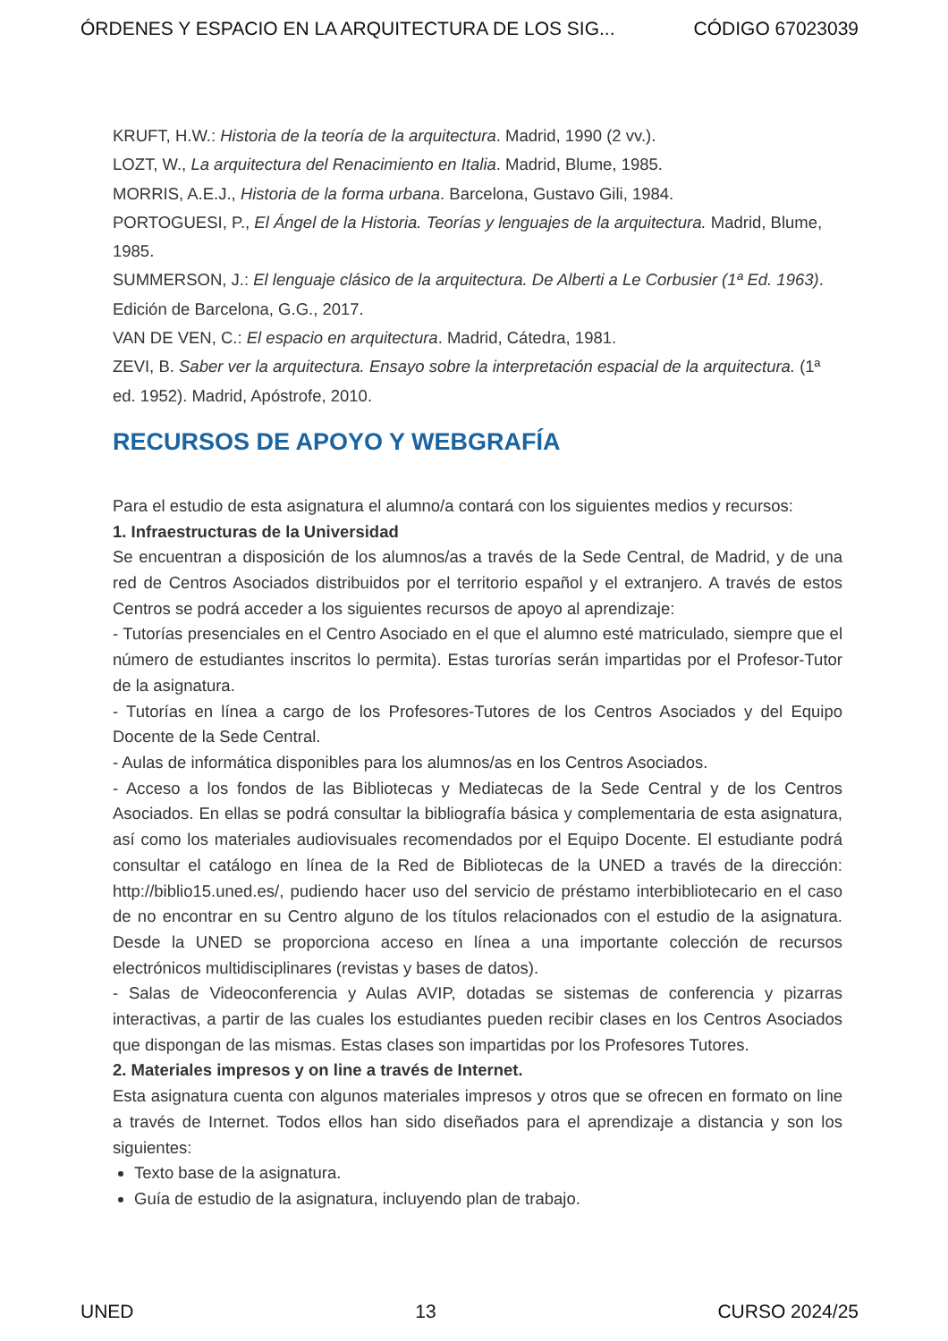ÓRDENES Y ESPACIO EN LA ARQUITECTURA DE LOS SIG... CÓDIGO 67023039
KRUFT, H.W.: Historia de la teoría de la arquitectura. Madrid, 1990 (2 vv.).
LOZT, W., La arquitectura del Renacimiento en Italia. Madrid, Blume, 1985.
MORRIS, A.E.J., Historia de la forma urbana. Barcelona, Gustavo Gili, 1984.
PORTOGUESI, P., El Ángel de la Historia. Teorías y lenguajes de la arquitectura. Madrid, Blume, 1985.
SUMMERSON, J.: El lenguaje clásico de la arquitectura. De Alberti a Le Corbusier (1ª Ed. 1963). Edición de Barcelona, G.G., 2017.
VAN DE VEN, C.: El espacio en arquitectura. Madrid, Cátedra, 1981.
ZEVI, B. Saber ver la arquitectura. Ensayo sobre la interpretación espacial de la arquitectura. (1ª ed. 1952). Madrid, Apóstrofe, 2010.
RECURSOS DE APOYO Y WEBGRAFÍA
Para el estudio de esta asignatura el alumno/a contará con los siguientes medios y recursos:
1. Infraestructuras de la Universidad
Se encuentran a disposición de los alumnos/as a través de la Sede Central, de Madrid, y de una red de Centros Asociados distribuidos por el territorio español y el extranjero. A través de estos Centros se podrá acceder a los siguientes recursos de apoyo al aprendizaje:
- Tutorías presenciales en el Centro Asociado en el que el alumno esté matriculado, siempre que el número de estudiantes inscritos lo permita). Estas turorías serán impartidas por el Profesor-Tutor de la asignatura.
- Tutorías en línea a cargo de los Profesores-Tutores de los Centros Asociados y del Equipo Docente de la Sede Central.
- Aulas de informática disponibles para los alumnos/as en los Centros Asociados.
- Acceso a los fondos de las Bibliotecas y Mediatecas de la Sede Central y de los Centros Asociados. En ellas se podrá consultar la bibliografía básica y complementaria de esta asignatura, así como los materiales audiovisuales recomendados por el Equipo Docente. El estudiante podrá consultar el catálogo en línea de la Red de Bibliotecas de la UNED a través de la dirección: http://biblio15.uned.es/, pudiendo hacer uso del servicio de préstamo interbibliotecario en el caso de no encontrar en su Centro alguno de los títulos relacionados con el estudio de la asignatura. Desde la UNED se proporciona acceso en línea a una importante colección de recursos electrónicos multidisciplinares (revistas y bases de datos).
- Salas de Videoconferencia y Aulas AVIP, dotadas se sistemas de conferencia y pizarras interactivas, a partir de las cuales los estudiantes pueden recibir clases en los Centros Asociados que dispongan de las mismas. Estas clases son impartidas por los Profesores Tutores.
2. Materiales impresos y on line a través de Internet.
Esta asignatura cuenta con algunos materiales impresos y otros que se ofrecen en formato on line a través de Internet. Todos ellos han sido diseñados para el aprendizaje a distancia y son los siguientes:
Texto base de la asignatura.
Guía de estudio de la asignatura, incluyendo plan de trabajo.
UNED 13 CURSO 2024/25